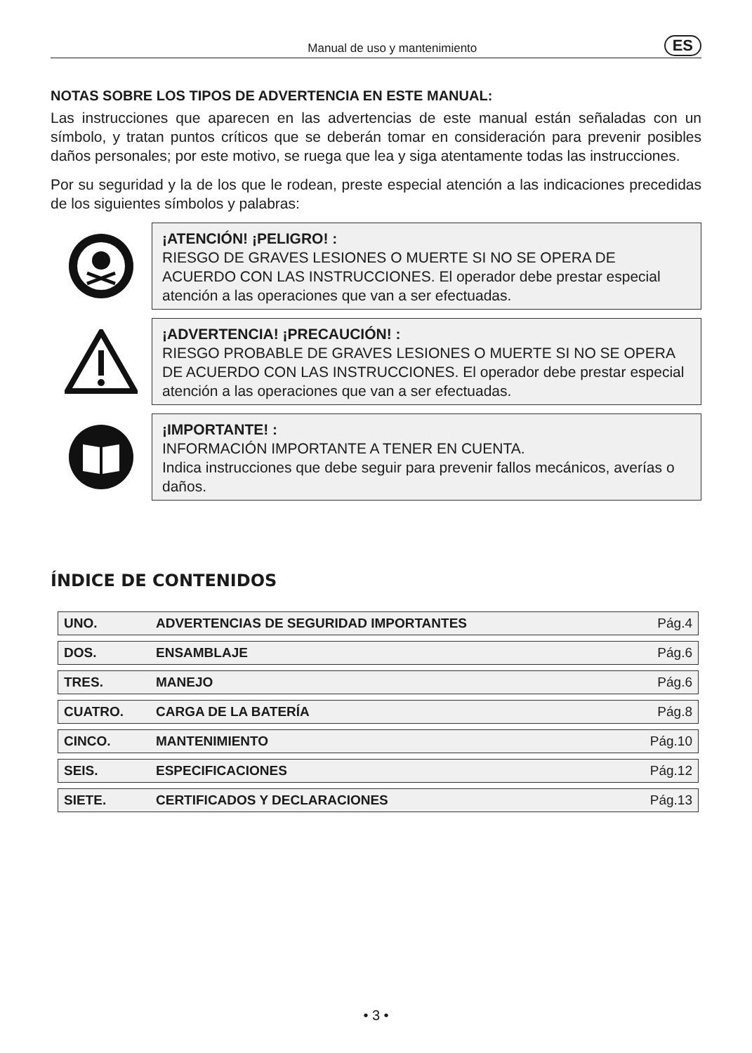Manual de uso y mantenimiento
ES
NOTAS SOBRE LOS TIPOS DE ADVERTENCIA EN ESTE MANUAL:
Las instrucciones que aparecen en las advertencias de este manual están señaladas con un símbolo, y tratan puntos críticos que se deberán tomar en consideración para prevenir posibles daños personales; por este motivo, se ruega que lea y siga atentamente todas las instrucciones.
Por su seguridad y la de los que le rodean, preste especial atención a las indicaciones precedidas de los siguientes símbolos y palabras:
¡ATENCIÓN! ¡PELIGRO! :
RIESGO DE GRAVES LESIONES O MUERTE SI NO SE OPERA DE ACUERDO CON LAS INSTRUCCIONES. El operador debe prestar especial atención a las operaciones que van a ser efectuadas.
¡ADVERTENCIA! ¡PRECAUCIÓN! :
RIESGO PROBABLE DE GRAVES LESIONES O MUERTE SI NO SE OPERA DE ACUERDO CON LAS INSTRUCCIONES. El operador debe prestar especial atención a las operaciones que van a ser efectuadas.
¡IMPORTANTE! :
INFORMACIÓN IMPORTANTE A TENER EN CUENTA.
Indica instrucciones que debe seguir para prevenir fallos mecánicos, averías o daños.
ÍNDICE DE CONTENIDOS
| UNO. | ADVERTENCIAS DE SEGURIDAD IMPORTANTES | Pág.4 |
| DOS. | ENSAMBLAJE | Pág.6 |
| TRES. | MANEJO | Pág.6 |
| CUATRO. | CARGA DE LA BATERÍA | Pág.8 |
| CINCO. | MANTENIMIENTO | Pág.10 |
| SEIS. | ESPECIFICACIONES | Pág.12 |
| SIETE. | CERTIFICADOS Y DECLARACIONES | Pág.13 |
• 3 •